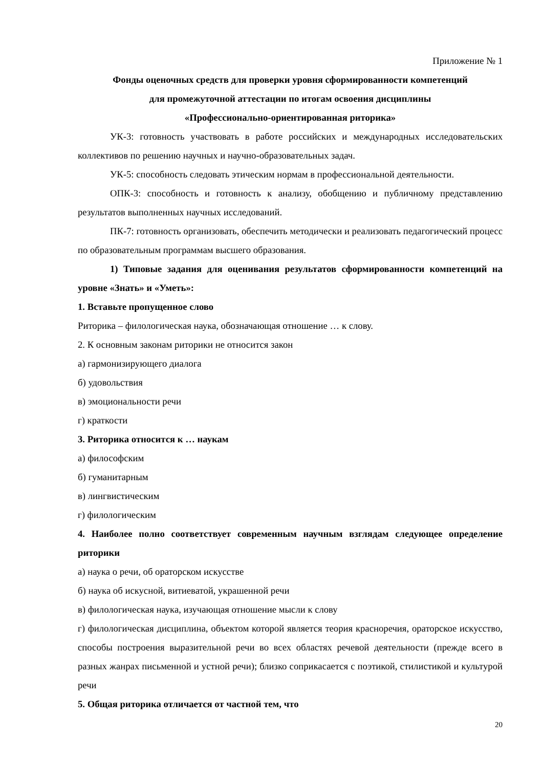Приложение № 1
Фонды оценочных средств для проверки уровня сформированности компетенций
для промежуточной аттестации по итогам освоения дисциплины
«Профессионально-ориентированная риторика»
УК-3: готовность участвовать в работе российских и международных исследовательских коллективов по решению научных и научно-образовательных задач.
УК-5: способность следовать этическим нормам в профессиональной деятельности.
ОПК-3: способность и готовность к анализу, обобщению и публичному представлению результатов выполненных научных исследований.
ПК-7: готовность организовать, обеспечить методически и реализовать педагогический процесс по образовательным программам высшего образования.
1) Типовые задания для оценивания результатов сформированности компетенций на уровне «Знать» и «Уметь»:
1. Вставьте пропущенное слово
Риторика – филологическая наука, обозначающая отношение … к слову.
2. К основным законам риторики не относится закон
а) гармонизирующего диалога
б) удовольствия
в) эмоциональности речи
г) краткости
3. Риторика относится к … наукам
а) философским
б) гуманитарным
в) лингвистическим
г) филологическим
4. Наиболее полно соответствует современным научным взглядам следующее определение риторики
а) наука о речи, об ораторском искусстве
б) наука об искусной, витиеватой, украшенной речи
в) филологическая наука, изучающая отношение мысли к слову
г) филологическая дисциплина, объектом которой является теория красноречия, ораторское искусство, способы построения выразительной речи во всех областях речевой деятельности (прежде всего в разных жанрах письменной и устной речи); близко соприкасается с поэтикой, стилистикой и культурой речи
5. Общая риторика отличается от частной тем, что
20